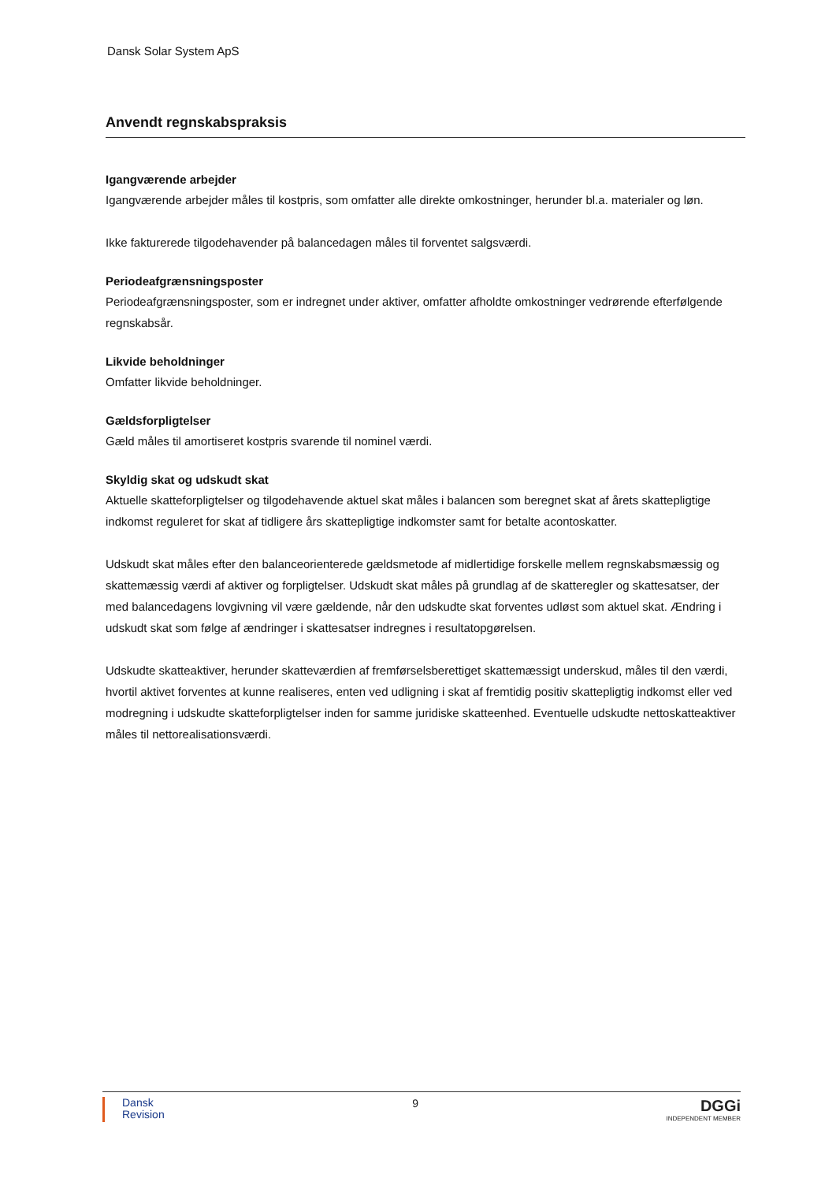Dansk Solar System ApS
Anvendt regnskabspraksis
Igangværende arbejder
Igangværende arbejder måles til kostpris, som omfatter alle direkte omkostninger, herunder bl.a. materialer og løn.
Ikke fakturerede tilgodehavender på balancedagen måles til forventet salgsværdi.
Periodeafgrænsningsposter
Periodeafgrænsningsposter, som er indregnet under aktiver, omfatter afholdte omkostninger vedrørende efterfølgende regnskabsår.
Likvide beholdninger
Omfatter likvide beholdninger.
Gældsforpligtelser
Gæld måles til amortiseret kostpris svarende til nominel værdi.
Skyldig skat og udskudt skat
Aktuelle skatteforpligtelser og tilgodehavende aktuel skat måles i balancen som beregnet skat af årets skattepligtige indkomst reguleret for skat af tidligere års skattepligtige indkomster samt for betalte acontoskatter.
Udskudt skat måles efter den balanceorienterede gældsmetode af midlertidige forskelle mellem regnskabsmæssig og skattemæssig værdi af aktiver og forpligtelser. Udskudt skat måles på grundlag af de skatteregler og skattesatser, der med balancedagens lovgivning vil være gældende, når den udskudte skat forventes udløst som aktuel skat. Ændring i udskudt skat som følge af ændringer i skattesatser indregnes i resultatopgørelsen.
Udskudte skatteaktiver, herunder skatteværdien af fremførselsberettiget skattemæssigt underskud, måles til den værdi, hvortil aktivet forventes at kunne realiseres, enten ved udligning i skat af fremtidig positiv skattepligtig indkomst eller ved modregning i udskudte skatteforpligtelser inden for samme juridiske skatteenhed. Eventuelle udskudte nettoskatteaktiver måles til nettorealisationsværdi.
Dansk
Revision
9
DGGi
INDEPENDENT MEMBER